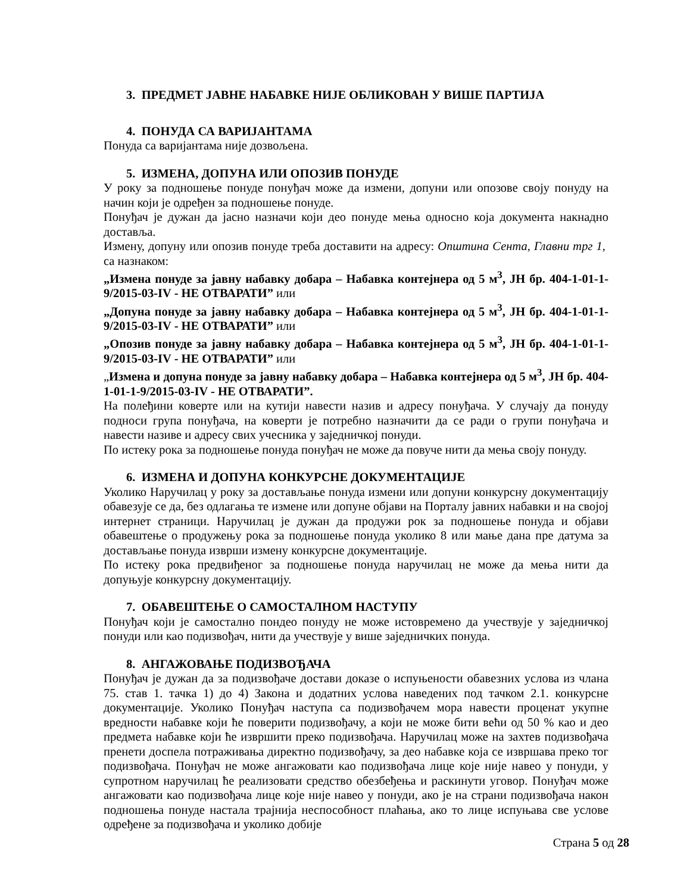3. ПРЕДМЕТ ЈАВНЕ НАБАВКЕ НИЈЕ ОБЛИКОВАН У ВИШЕ ПАРТИЈА
4. ПОНУДА СА ВАРИЈАНТАМА
Понуда са варијантама није дозвољена.
5. ИЗМЕНА, ДОПУНА ИЛИ ОПОЗИВ ПОНУДЕ
У року за подношење понуде понуђач може да измени, допуни или опозове своју понуду на начин који је одређен за подношење понуде.
Понуђач је дужан да јасно назначи који део понуде мења односно која документа накнадно доставља.
Измену, допуну или опозив понуде треба доставити на адресу: Општина Сента, Главни трг 1, са назнаком:
„Измена понуде за јавну набавку добара – Набавка контејнера од 5 м<sup>3</sup>, ЈН бр. 404-1-01-1-9/2015-03-IV - НЕ ОТВАРАТИ” или
„Допуна понуде за јавну набавку добара – Набавка контејнера од 5 м<sup>3</sup>, ЈН бр. 404-1-01-1-9/2015-03-IV - НЕ ОТВАРАТИ” или
„Опозив понуде за јавну набавку добара – Набавка контејнера од 5 м<sup>3</sup>, ЈН бр. 404-1-01-1-9/2015-03-IV - НЕ ОТВАРАТИ” или
„Измена и допуна понуде за јавну набавку добара – Набавка контејнера од 5 м<sup>3</sup>, ЈН бр. 404-1-01-1-9/2015-03-IV - НЕ ОТВАРАТИ”.
На полеђини коверте или на кутији навести назив и адресу понуђача. У случају да понуду подноси група понуђача, на коверти је потребно назначити да се ради о групи понуђача и навести називе и адресу свих учесника у заједничкој понуди.
По истеку рока за подношење понуда понуђач не може да повуче нити да мења своју понуду.
6. ИЗМЕНА И ДОПУНА КОНКУРСНЕ ДОКУМЕНТАЦИЈЕ
Уколико Наручилац у року за достављање понуда измени или допуни конкурсну документацију обавезује се да, без одлагања те измене или допуне објави на Порталу јавних набавки и на својој интернет страници. Наручилац је дужан да продужи рок за подношење понуда и објави обавештење о продужењу рока за подношење понуда уколико 8 или мање дана пре датума за достављање понуда изврши измену конкурсне документације.
По истеку рока предвиђеног за подношење понуда наручилац не може да мења нити да допуњује конкурсну документацију.
7. ОБАВЕШТЕЊЕ О САМОСТАЛНОМ НАСТУПУ
Понуђач који је самостално пондео понуду не може истовремено да учествује у заједничкој понуди или као подизвођач, нити да учествује у више заједничких понуда.
8. АНГАЖОВАЊЕ ПОДИЗВОЂАЧА
Понуђач је дужан да за подизвођаче достави доказе о испуњености обавезних услова из члана 75. став 1. тачка 1) до 4) Закона и додатних услова наведених под тачком 2.1. конкурсне документације. Уколико Понуђач наступа са подизвођачем мора навести проценат укупне вредности набавке који ће поверити подизвођачу, а који не може бити већи од 50 % као и део предмета набавке који ће извршити преко подизвођача. Наручилац може на захтев подизвођача пренети доспела потраживања директно подизвођачу, за део набавке која се извршава преко тог подизвођача. Понуђач не може ангажовати као подизвођача лице које није навео у понуди, у супротном наручилац ће реализовати средство обезбеђења и раскинути уговор. Понуђач може ангажовати као подизвођача лице које није навео у понуди, ако је на страни подизвођача након подношења понуде настала трајнија неспособност плаћања, ако то лице испуњава све услове одређене за подизвођача и уколико добије
Страна 5 од 28